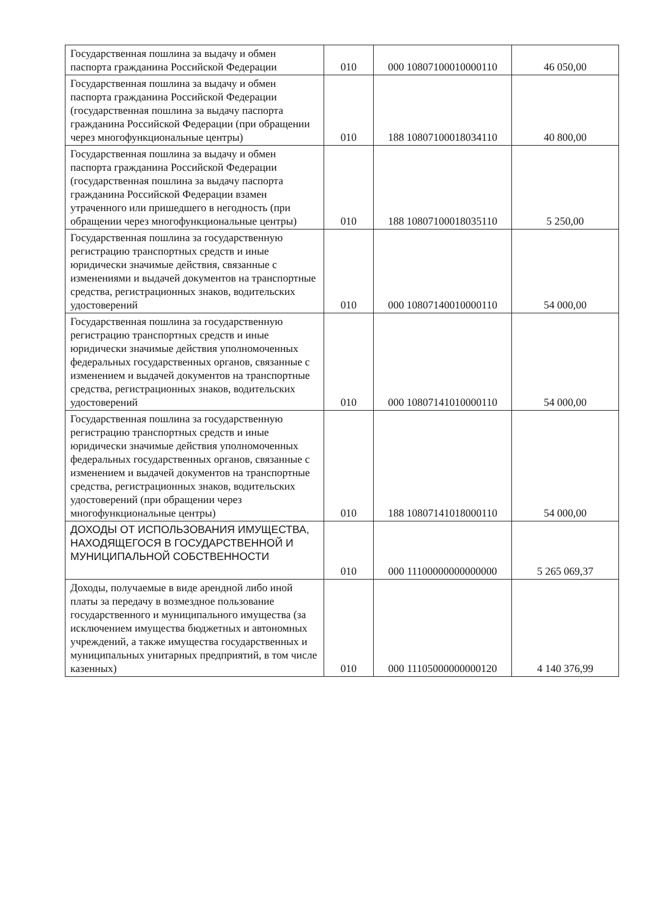| Государственная пошлина за выдачу и обмен паспорта гражданина Российской Федерации | 010 | 000 10807100010000110 | 46 050,00 |
| Государственная пошлина за выдачу и обмен паспорта гражданина Российской Федерации (государственная пошлина за выдачу паспорта гражданина Российской Федерации (при обращении через многофункциональные центры) | 010 | 188 10807100018034110 | 40 800,00 |
| Государственная пошлина за выдачу и обмен паспорта гражданина Российской Федерации (государственная пошлина за выдачу паспорта гражданина Российской Федерации взамен утраченного или пришедшего в негодность (при обращении через многофункциональные центры) | 010 | 188 10807100018035110 | 5 250,00 |
| Государственная пошлина за государственную регистрацию транспортных средств и иные юридически значимые действия, связанные с изменениями и выдачей документов на транспортные средства, регистрационных знаков, водительских удостоверений | 010 | 000 10807140010000110 | 54 000,00 |
| Государственная пошлина за государственную регистрацию транспортных средств и иные юридически значимые действия уполномоченных федеральных государственных органов, связанные с изменением и выдачей документов на транспортные средства, регистрационных знаков, водительских удостоверений | 010 | 000 10807141010000110 | 54 000,00 |
| Государственная пошлина за государственную регистрацию транспортных средств и иные юридически значимые действия уполномоченных федеральных государственных органов, связанные с изменением и выдачей документов на транспортные средства, регистрационных знаков, водительских удостоверений (при обращении через многофункциональные центры) | 010 | 188 10807141018000110 | 54 000,00 |
| ДОХОДЫ ОТ ИСПОЛЬЗОВАНИЯ ИМУЩЕСТВА, НАХОДЯЩЕГОСЯ В ГОСУДАРСТВЕННОЙ И МУНИЦИПАЛЬНОЙ СОБСТВЕННОСТИ | 010 | 000 11100000000000000 | 5 265 069,37 |
| Доходы, получаемые в виде арендной либо иной платы за передачу в возмездное пользование государственного и муниципального имущества (за исключением имущества бюджетных и автономных учреждений, а также имущества государственных и муниципальных унитарных предприятий, в том числе казенных) | 010 | 000 11105000000000120 | 4 140 376,99 |